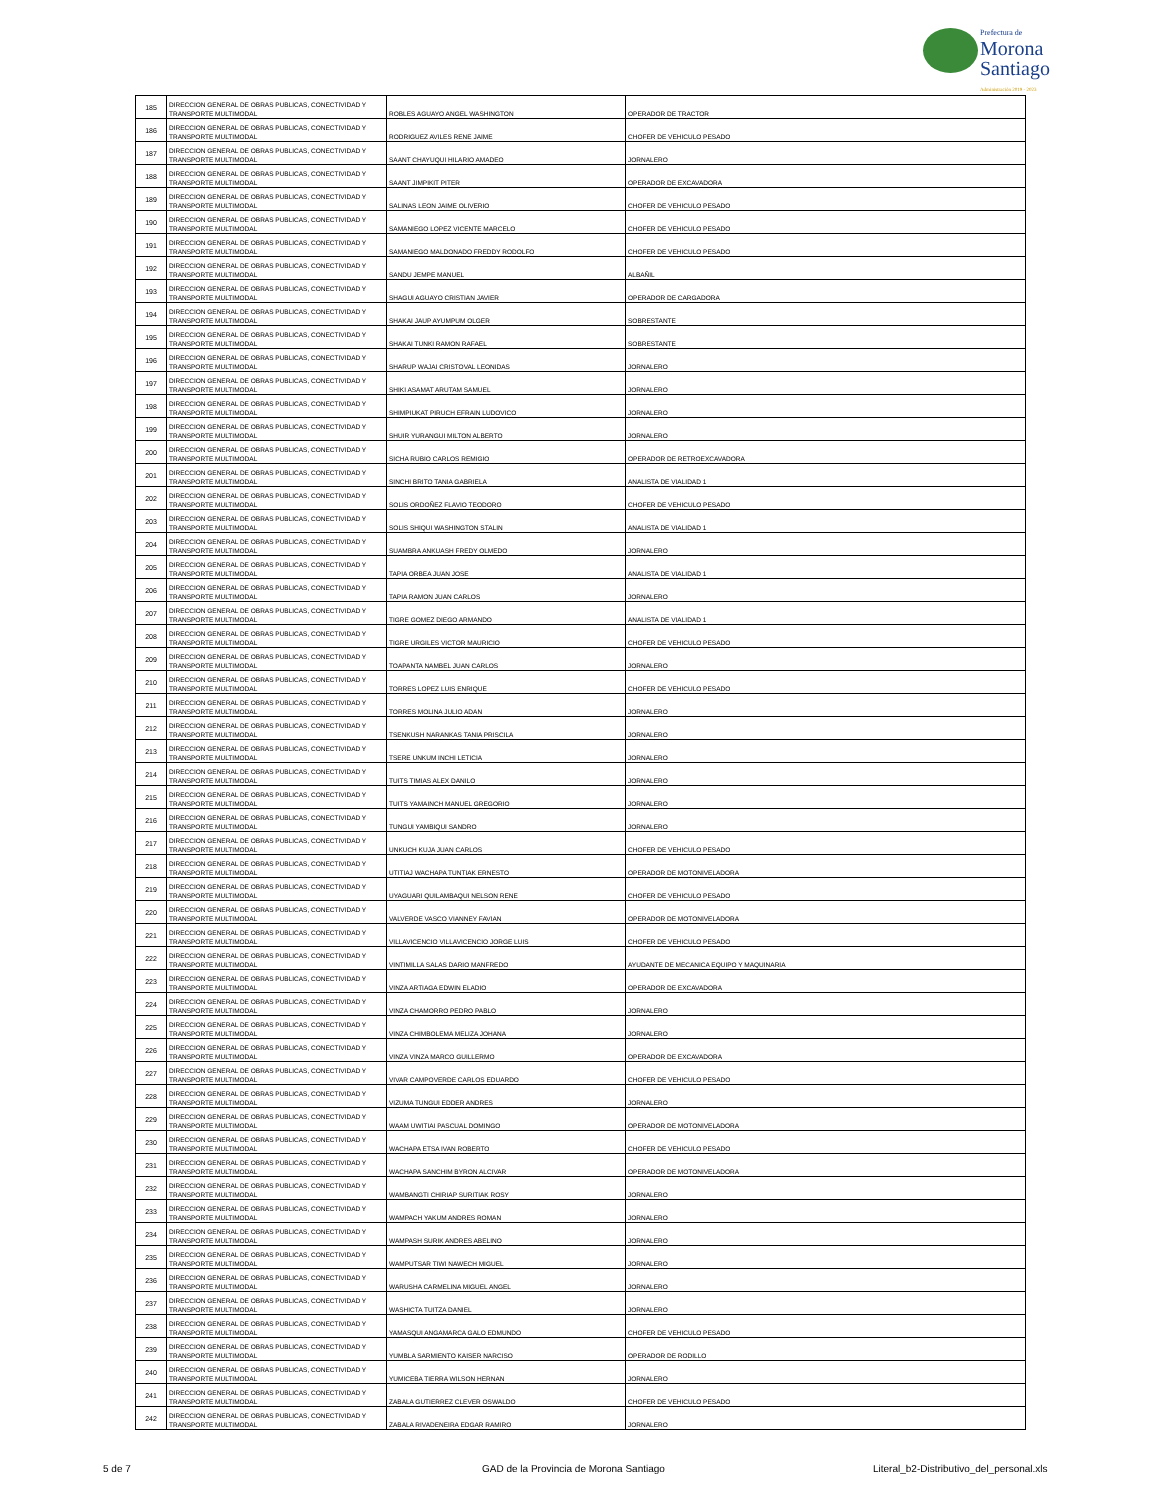Prefectura de
Morona
Santiago
Administración 2019 - 2023
| 185 | DIRECCION GENERAL DE OBRAS PUBLICAS, CONECTIVIDAD Y TRANSPORTE MULTIMODAL | ROBLES AGUAYO ANGEL WASHINGTON | OPERADOR DE TRACTOR |
| 186 | DIRECCION GENERAL DE OBRAS PUBLICAS, CONECTIVIDAD Y TRANSPORTE MULTIMODAL | RODRIGUEZ AVILES RENE JAIME | CHOFER DE VEHICULO PESADO |
| 187 | DIRECCION GENERAL DE OBRAS PUBLICAS, CONECTIVIDAD Y TRANSPORTE MULTIMODAL | SAANT CHAYUQUI HILARIO AMADEO | JORNALERO |
| 188 | DIRECCION GENERAL DE OBRAS PUBLICAS, CONECTIVIDAD Y TRANSPORTE MULTIMODAL | SAANT JIMPIKIT PITER | OPERADOR DE EXCAVADORA |
| 189 | DIRECCION GENERAL DE OBRAS PUBLICAS, CONECTIVIDAD Y TRANSPORTE MULTIMODAL | SALINAS LEON JAIME OLIVERIO | CHOFER DE VEHICULO PESADO |
| 190 | DIRECCION GENERAL DE OBRAS PUBLICAS, CONECTIVIDAD Y TRANSPORTE MULTIMODAL | SAMANIEGO LOPEZ VICENTE MARCELO | CHOFER DE VEHICULO PESADO |
| 191 | DIRECCION GENERAL DE OBRAS PUBLICAS, CONECTIVIDAD Y TRANSPORTE MULTIMODAL | SAMANIEGO MALDONADO FREDDY RODOLFO | CHOFER DE VEHICULO PESADO |
| 192 | DIRECCION GENERAL DE OBRAS PUBLICAS, CONECTIVIDAD Y TRANSPORTE MULTIMODAL | SANDU JEMPE MANUEL | ALBAÑIL |
| 193 | DIRECCION GENERAL DE OBRAS PUBLICAS, CONECTIVIDAD Y TRANSPORTE MULTIMODAL | SHAGUI AGUAYO CRISTIAN JAVIER | OPERADOR DE CARGADORA |
| 194 | DIRECCION GENERAL DE OBRAS PUBLICAS, CONECTIVIDAD Y TRANSPORTE MULTIMODAL | SHAKAI JAUP AYUMPUM OLGER | SOBRESTANTE |
| 195 | DIRECCION GENERAL DE OBRAS PUBLICAS, CONECTIVIDAD Y TRANSPORTE MULTIMODAL | SHAKAI TUNKI RAMON RAFAEL | SOBRESTANTE |
| 196 | DIRECCION GENERAL DE OBRAS PUBLICAS, CONECTIVIDAD Y TRANSPORTE MULTIMODAL | SHARUP WAJAI CRISTOVAL LEONIDAS | JORNALERO |
| 197 | DIRECCION GENERAL DE OBRAS PUBLICAS, CONECTIVIDAD Y TRANSPORTE MULTIMODAL | SHIKI ASAMAT ARUTAM SAMUEL | JORNALERO |
| 198 | DIRECCION GENERAL DE OBRAS PUBLICAS, CONECTIVIDAD Y TRANSPORTE MULTIMODAL | SHIMPIUKAT PIRUCH EFRAIN LUDOVICO | JORNALERO |
| 199 | DIRECCION GENERAL DE OBRAS PUBLICAS, CONECTIVIDAD Y TRANSPORTE MULTIMODAL | SHUIR YURANGUI MILTON ALBERTO | JORNALERO |
| 200 | DIRECCION GENERAL DE OBRAS PUBLICAS, CONECTIVIDAD Y TRANSPORTE MULTIMODAL | SICHA RUBIO CARLOS REMIGIO | OPERADOR DE RETROEXCAVADORA |
| 201 | DIRECCION GENERAL DE OBRAS PUBLICAS, CONECTIVIDAD Y TRANSPORTE MULTIMODAL | SINCHI BRITO TANIA GABRIELA | ANALISTA DE VIALIDAD 1 |
| 202 | DIRECCION GENERAL DE OBRAS PUBLICAS, CONECTIVIDAD Y TRANSPORTE MULTIMODAL | SOLIS ORDOÑEZ FLAVIO TEODORO | CHOFER DE VEHICULO PESADO |
| 203 | DIRECCION GENERAL DE OBRAS PUBLICAS, CONECTIVIDAD Y TRANSPORTE MULTIMODAL | SOLIS SHIQUI WASHINGTON STALIN | ANALISTA DE VIALIDAD 1 |
| 204 | DIRECCION GENERAL DE OBRAS PUBLICAS, CONECTIVIDAD Y TRANSPORTE MULTIMODAL | SUAMBRA ANKUASH FREDY OLMEDO | JORNALERO |
| 205 | DIRECCION GENERAL DE OBRAS PUBLICAS, CONECTIVIDAD Y TRANSPORTE MULTIMODAL | TAPIA ORBEA JUAN JOSE | ANALISTA DE VIALIDAD 1 |
| 206 | DIRECCION GENERAL DE OBRAS PUBLICAS, CONECTIVIDAD Y TRANSPORTE MULTIMODAL | TAPIA RAMON JUAN CARLOS | JORNALERO |
| 207 | DIRECCION GENERAL DE OBRAS PUBLICAS, CONECTIVIDAD Y TRANSPORTE MULTIMODAL | TIGRE GOMEZ DIEGO ARMANDO | ANALISTA DE VIALIDAD 1 |
| 208 | DIRECCION GENERAL DE OBRAS PUBLICAS, CONECTIVIDAD Y TRANSPORTE MULTIMODAL | TIGRE URGILES VICTOR MAURICIO | CHOFER DE VEHICULO PESADO |
| 209 | DIRECCION GENERAL DE OBRAS PUBLICAS, CONECTIVIDAD Y TRANSPORTE MULTIMODAL | TOAPANTA NAMBEL JUAN CARLOS | JORNALERO |
| 210 | DIRECCION GENERAL DE OBRAS PUBLICAS, CONECTIVIDAD Y TRANSPORTE MULTIMODAL | TORRES LOPEZ LUIS ENRIQUE | CHOFER DE VEHICULO PESADO |
| 211 | DIRECCION GENERAL DE OBRAS PUBLICAS, CONECTIVIDAD Y TRANSPORTE MULTIMODAL | TORRES MOLINA JULIO ADAN | JORNALERO |
| 212 | DIRECCION GENERAL DE OBRAS PUBLICAS, CONECTIVIDAD Y TRANSPORTE MULTIMODAL | TSENKUSH NARANKAS TANIA PRISCILA | JORNALERO |
| 213 | DIRECCION GENERAL DE OBRAS PUBLICAS, CONECTIVIDAD Y TRANSPORTE MULTIMODAL | TSERE UNKUM INCHI LETICIA | JORNALERO |
| 214 | DIRECCION GENERAL DE OBRAS PUBLICAS, CONECTIVIDAD Y TRANSPORTE MULTIMODAL | TUITS TIMIAS ALEX DANILO | JORNALERO |
| 215 | DIRECCION GENERAL DE OBRAS PUBLICAS, CONECTIVIDAD Y TRANSPORTE MULTIMODAL | TUITS YAMAINCH MANUEL GREGORIO | JORNALERO |
| 216 | DIRECCION GENERAL DE OBRAS PUBLICAS, CONECTIVIDAD Y TRANSPORTE MULTIMODAL | TUNGUI YAMBIQUI SANDRO | JORNALERO |
| 217 | DIRECCION GENERAL DE OBRAS PUBLICAS, CONECTIVIDAD Y TRANSPORTE MULTIMODAL | UNKUCH KUJA JUAN CARLOS | CHOFER DE VEHICULO PESADO |
| 218 | DIRECCION GENERAL DE OBRAS PUBLICAS, CONECTIVIDAD Y TRANSPORTE MULTIMODAL | UTITIAJ WACHAPA TUNTIAK ERNESTO | OPERADOR DE MOTONIVELADORA |
| 219 | DIRECCION GENERAL DE OBRAS PUBLICAS, CONECTIVIDAD Y TRANSPORTE MULTIMODAL | UYAGUARI QUILAMBAQUI NELSON RENE | CHOFER DE VEHICULO PESADO |
| 220 | DIRECCION GENERAL DE OBRAS PUBLICAS, CONECTIVIDAD Y TRANSPORTE MULTIMODAL | VALVERDE VASCO VIANNEY FAVIAN | OPERADOR DE MOTONIVELADORA |
| 221 | DIRECCION GENERAL DE OBRAS PUBLICAS, CONECTIVIDAD Y TRANSPORTE MULTIMODAL | VILLAVICENCIO VILLAVICENCIO JORGE LUIS | CHOFER DE VEHICULO PESADO |
| 222 | DIRECCION GENERAL DE OBRAS PUBLICAS, CONECTIVIDAD Y TRANSPORTE MULTIMODAL | VINTIMILLA SALAS DARIO MANFREDO | AYUDANTE DE MECANICA EQUIPO Y MAQUINARIA |
| 223 | DIRECCION GENERAL DE OBRAS PUBLICAS, CONECTIVIDAD Y TRANSPORTE MULTIMODAL | VINZA ARTIAGA EDWIN ELADIO | OPERADOR DE EXCAVADORA |
| 224 | DIRECCION GENERAL DE OBRAS PUBLICAS, CONECTIVIDAD Y TRANSPORTE MULTIMODAL | VINZA CHAMORRO PEDRO PABLO | JORNALERO |
| 225 | DIRECCION GENERAL DE OBRAS PUBLICAS, CONECTIVIDAD Y TRANSPORTE MULTIMODAL | VINZA CHIMBOLEMA MELIZA JOHANA | JORNALERO |
| 226 | DIRECCION GENERAL DE OBRAS PUBLICAS, CONECTIVIDAD Y TRANSPORTE MULTIMODAL | VINZA VINZA MARCO GUILLERMO | OPERADOR DE EXCAVADORA |
| 227 | DIRECCION GENERAL DE OBRAS PUBLICAS, CONECTIVIDAD Y TRANSPORTE MULTIMODAL | VIVAR CAMPOVERDE CARLOS EDUARDO | CHOFER DE VEHICULO PESADO |
| 228 | DIRECCION GENERAL DE OBRAS PUBLICAS, CONECTIVIDAD Y TRANSPORTE MULTIMODAL | VIZUMA TUNGUI EDDER ANDRES | JORNALERO |
| 229 | DIRECCION GENERAL DE OBRAS PUBLICAS, CONECTIVIDAD Y TRANSPORTE MULTIMODAL | WAAM UWITIAI PASCUAL DOMINGO | OPERADOR DE MOTONIVELADORA |
| 230 | DIRECCION GENERAL DE OBRAS PUBLICAS, CONECTIVIDAD Y TRANSPORTE MULTIMODAL | WACHAPA ETSA IVAN ROBERTO | CHOFER DE VEHICULO PESADO |
| 231 | DIRECCION GENERAL DE OBRAS PUBLICAS, CONECTIVIDAD Y TRANSPORTE MULTIMODAL | WACHAPA SANCHIM BYRON ALCIVAR | OPERADOR DE MOTONIVELADORA |
| 232 | DIRECCION GENERAL DE OBRAS PUBLICAS, CONECTIVIDAD Y TRANSPORTE MULTIMODAL | WAMBANGTI CHIRIAP SURITIAK ROSY | JORNALERO |
| 233 | DIRECCION GENERAL DE OBRAS PUBLICAS, CONECTIVIDAD Y TRANSPORTE MULTIMODAL | WAMPACH YAKUM ANDRES ROMAN | JORNALERO |
| 234 | DIRECCION GENERAL DE OBRAS PUBLICAS, CONECTIVIDAD Y TRANSPORTE MULTIMODAL | WAMPASH SURIK ANDRES ABELINO | JORNALERO |
| 235 | DIRECCION GENERAL DE OBRAS PUBLICAS, CONECTIVIDAD Y TRANSPORTE MULTIMODAL | WAMPUTSAR TIWI NAWECH MIGUEL | JORNALERO |
| 236 | DIRECCION GENERAL DE OBRAS PUBLICAS, CONECTIVIDAD Y TRANSPORTE MULTIMODAL | WARUSHA CARMELINA MIGUEL ANGEL | JORNALERO |
| 237 | DIRECCION GENERAL DE OBRAS PUBLICAS, CONECTIVIDAD Y TRANSPORTE MULTIMODAL | WASHICTA TUITZA DANIEL | JORNALERO |
| 238 | DIRECCION GENERAL DE OBRAS PUBLICAS, CONECTIVIDAD Y TRANSPORTE MULTIMODAL | YAMASQUI ANGAMARCA GALO EDMUNDO | CHOFER DE VEHICULO PESADO |
| 239 | DIRECCION GENERAL DE OBRAS PUBLICAS, CONECTIVIDAD Y TRANSPORTE MULTIMODAL | YUMBLA SARMIENTO KAISER NARCISO | OPERADOR DE RODILLO |
| 240 | DIRECCION GENERAL DE OBRAS PUBLICAS, CONECTIVIDAD Y TRANSPORTE MULTIMODAL | YUMICEBA TIERRA WILSON HERNAN | JORNALERO |
| 241 | DIRECCION GENERAL DE OBRAS PUBLICAS, CONECTIVIDAD Y TRANSPORTE MULTIMODAL | ZABALA GUTIERREZ CLEVER OSWALDO | CHOFER DE VEHICULO PESADO |
| 242 | DIRECCION GENERAL DE OBRAS PUBLICAS, CONECTIVIDAD Y TRANSPORTE MULTIMODAL | ZABALA RIVADENEIRA EDGAR RAMIRO | JORNALERO |
5 de 7 GAD de la Provincia de Morona Santiago Literal_b2-Distributivo_del_personal.xls